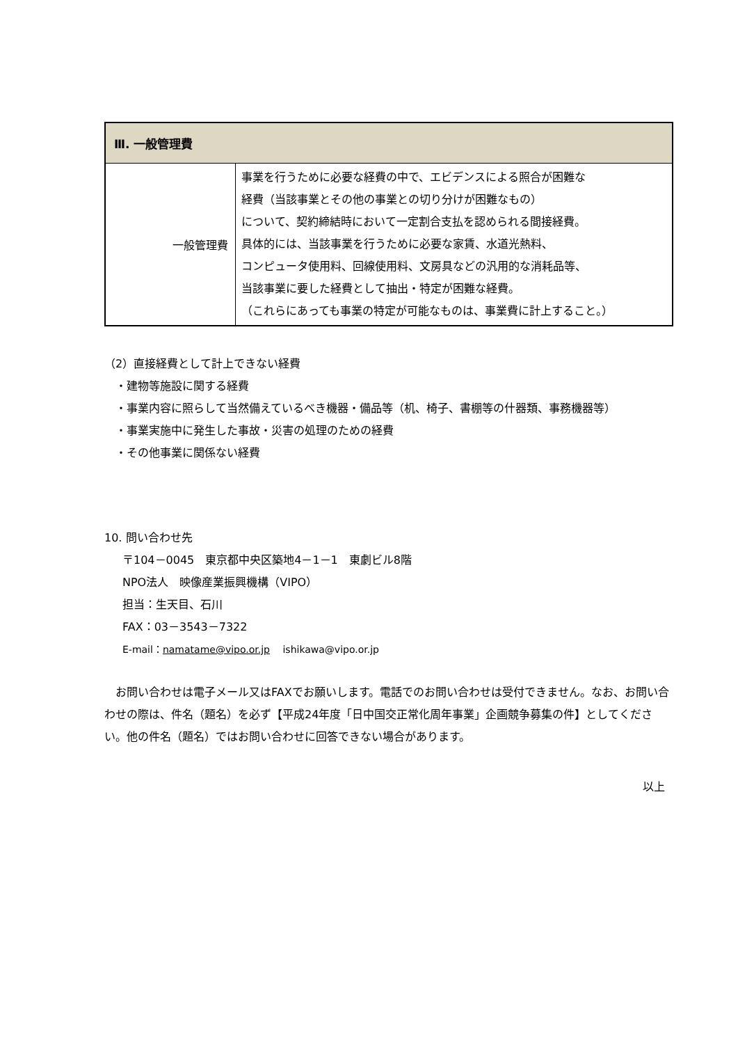| Ⅲ. 一般管理費 | |
| --- | --- |
| 一般管理費 | 事業を行うために必要な経費の中で、エビデンスによる照合が困難な 経費（当該事業とその他の事業との切り分けが困難なもの） について、契約締結時において一定割合支払を認められる間接経費。 具体的には、当該事業を行うために必要な家賃、水道光熱料、 コンピュータ使用料、回線使用料、文房具などの汎用的な消耗品等、 当該事業に要した経費として抽出・特定が困難な経費。 （これらにあっても事業の特定が可能なものは、事業費に計上すること。） |
（2）直接経費として計上できない経費
・建物等施設に関する経費
・事業内容に照らして当然備えているべき機器・備品等（机、椅子、書棚等の什器類、事務機器等）
・事業実施中に発生した事故・災害の処理のための経費
・その他事業に関係ない経費
10. 問い合わせ先
〒104－0045　東京都中央区築地4－1－1　東劇ビル8階
NPO法人　映像産業振興機構（VIPO）
担当：生天目、石川
FAX：03－3543－7322
E-mail：namatame@vipo.or.jp　 ishikawa@vipo.or.jp
　お問い合わせは電子メール又はFAXでお願いします。電話でのお問い合わせは受付できません。なお、お問い合わせの際は、件名（題名）を必ず【平成24年度「日中国交正常化周年事業」企画競争募集の件】としてください。他の件名（題名）ではお問い合わせに回答できない場合があります。
以上